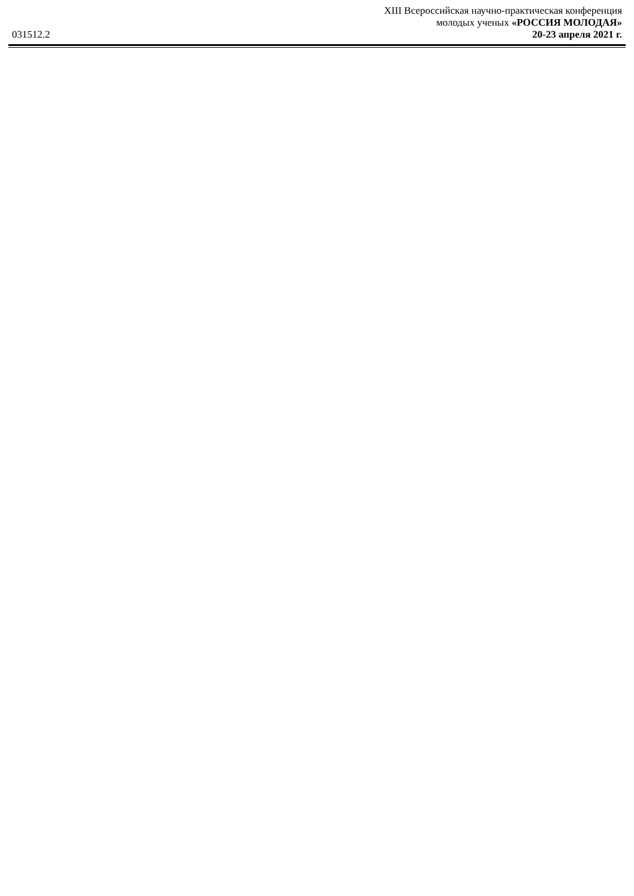031512.2
XIII Всероссийская научно-практическая конференция
молодых ученых «РОССИЯ МОЛОДАЯ»
20-23 апреля 2021 г.